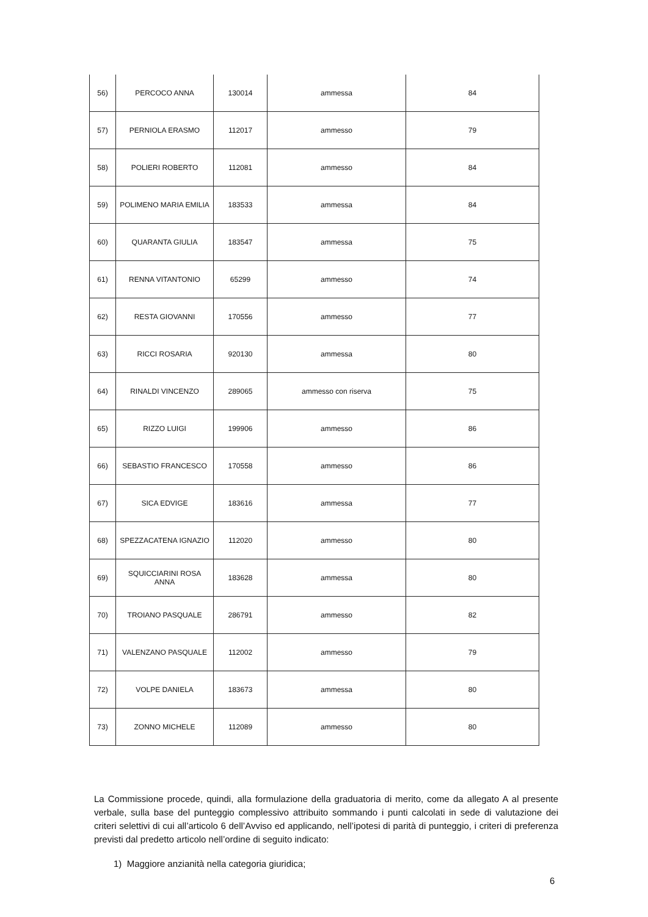| 56) | PERCOCO ANNA | 130014 | ammessa | 84 |
| 57) | PERNIOLA ERASMO | 112017 | ammesso | 79 |
| 58) | POLIERI ROBERTO | 112081 | ammesso | 84 |
| 59) | POLIMENO MARIA EMILIA | 183533 | ammessa | 84 |
| 60) | QUARANTA GIULIA | 183547 | ammessa | 75 |
| 61) | RENNA VITANTONIO | 65299 | ammesso | 74 |
| 62) | RESTA GIOVANNI | 170556 | ammesso | 77 |
| 63) | RICCI ROSARIA | 920130 | ammessa | 80 |
| 64) | RINALDI VINCENZO | 289065 | ammesso con riserva | 75 |
| 65) | RIZZO LUIGI | 199906 | ammesso | 86 |
| 66) | SEBASTIO FRANCESCO | 170558 | ammesso | 86 |
| 67) | SICA EDVIGE | 183616 | ammessa | 77 |
| 68) | SPEZZACATENA IGNAZIO | 112020 | ammesso | 80 |
| 69) | SQUICCIARINI ROSA ANNA | 183628 | ammessa | 80 |
| 70) | TROIANO PASQUALE | 286791 | ammesso | 82 |
| 71) | VALENZANO PASQUALE | 112002 | ammesso | 79 |
| 72) | VOLPE DANIELA | 183673 | ammessa | 80 |
| 73) | ZONNO MICHELE | 112089 | ammesso | 80 |
La Commissione procede, quindi, alla formulazione della graduatoria di merito, come da allegato A al presente verbale, sulla base del punteggio complessivo attribuito sommando i punti calcolati in sede di valutazione dei criteri selettivi di cui all’articolo 6 dell’Avviso ed applicando, nell’ipotesi di parità di punteggio, i criteri di preferenza previsti dal predetto articolo nell’ordine di seguito indicato:
1) Maggiore anzianità nella categoria giuridica;
6